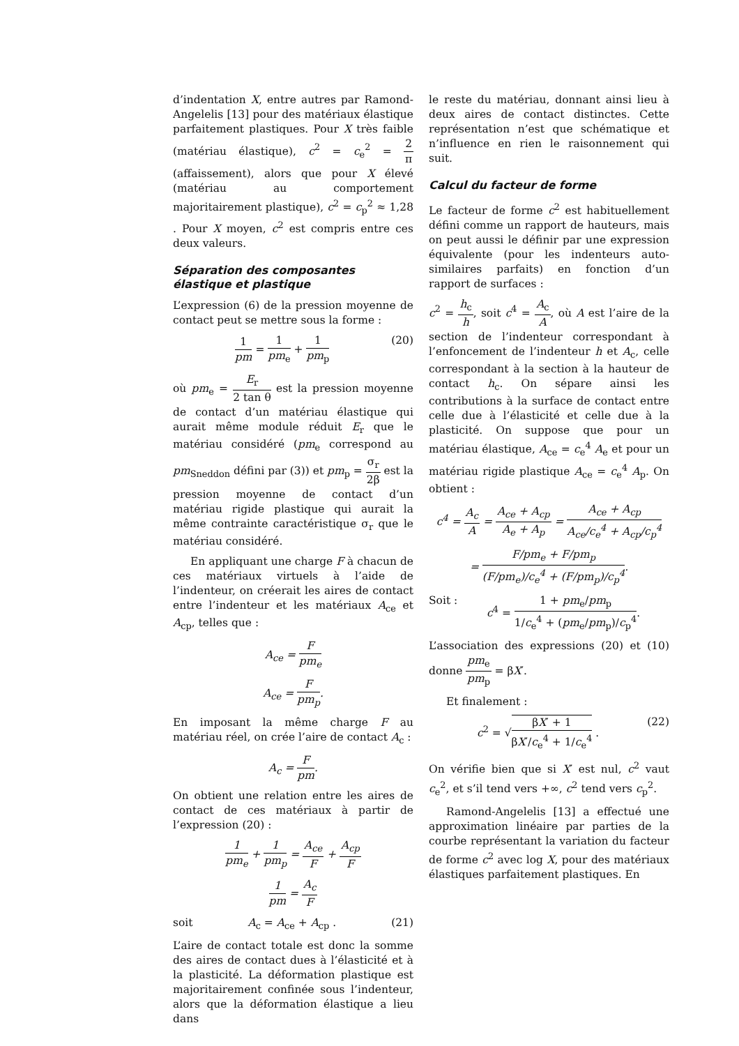d’indentation X, entre autres par Ramond-Angelelis [13] pour des matériaux élastique parfaitement plastiques. Pour X très faible (matériau élastique), c<sup>2</sup> = c<sub>e</sub><sup>2</sup> = 2 π (affaissement), alors que pour X élevé (matériau au comportement majoritairement plastique), c<sup>2</sup> = c<sub>p</sub><sup>2</sup> ≈ 1,28 . Pour X moyen, c<sup>2</sup> est compris entre ces deux valeurs.
Séparation des composantes élastique et plastique
L’expression (6) de la pression moyenne de contact peut se mettre sous la forme :
1 pm = 1 pm<sub>e</sub> + 1 pm<sub>p</sub> (20)
où pm<sub>e</sub> = E<sub>r</sub> 2 tan θ est la pression moyenne de contact d’un matériau élastique qui aurait même module réduit E<sub>r</sub> que le matériau considéré (pm<sub>e</sub> correspond au pm<sub>Sneddon</sub> défini par (3)) et pm<sub>p</sub> = σ<sub>r</sub> 2β est la pression moyenne de contact d’un matériau rigide plastique qui aurait la même contrainte caractéristique σ<sub>r</sub> que le matériau considéré.
En appliquant une charge F à chacun de ces matériaux virtuels à l’aide de l’indenteur, on créerait les aires de contact entre l’indenteur et les matériaux A<sub>ce</sub> et A<sub>cp</sub>, telles que :
A<sub>ce</sub> = F pm<sub>e</sub>
A<sub>ce</sub> = F pm<sub>p</sub>.
En imposant la même charge F au matériau réel, on crée l’aire de contact A<sub>c</sub> :
A<sub>c</sub> = F pm.
On obtient une relation entre les aires de contact de ces matériaux à partir de l’expression (20) :
1 pm<sub>e</sub> + 1 pm<sub>p</sub> = A<sub>ce</sub> F + A<sub>cp</sub> F
1 pm = A<sub>c</sub> F
soit A<sub>c</sub> = A<sub>ce</sub> + A<sub>cp</sub> . (21)
L’aire de contact totale est donc la somme des aires de contact dues à l’élasticité et à la plasticité. La déformation plastique est majoritairement confinée sous l’indenteur, alors que la déformation élastique a lieu dans
le reste du matériau, donnant ainsi lieu à deux aires de contact distinctes. Cette représentation n’est que schématique et n’influence en rien le raisonnement qui suit.
Calcul du facteur de forme
Le facteur de forme c<sup>2</sup> est habituellement défini comme un rapport de hauteurs, mais on peut aussi le définir par une expression équivalente (pour les indenteurs auto-similaires parfaits) en fonction d’un rapport de surfaces :
c<sup>2</sup> = h<sub>c</sub> h, soit c<sup>4</sup> = A<sub>c</sub> A, où A est l’aire de la section de l’indenteur correspondant à l’enfoncement de l’indenteur h et A<sub>c</sub>, celle correspondant à la section à la hauteur de contact h<sub>c</sub>. On sépare ainsi les contributions à la surface de contact entre celle due à l’élasticité et celle due à la plasticité. On suppose que pour un matériau élastique, A<sub>ce</sub> = c<sub>e</sub><sup>4</sup> A<sub>e</sub> et pour un matériau rigide plastique A<sub>ce</sub> = c<sub>e</sub><sup>4</sup> A<sub>p</sub>. On obtient :
c<sup>4</sup> = A<sub>c</sub> A = A<sub>ce</sub> + A<sub>cp</sub> A<sub>e</sub> + A<sub>p</sub> = A<sub>ce</sub> + A<sub>cp</sub> A<sub>ce</sub>/c<sub>e</sub><sup>4</sup> + A<sub>cp</sub>/c<sub>p</sub><sup>4</sup>
= F/pm<sub>e</sub> + F/pm<sub>p</sub> (F/pm<sub>e</sub>)/c<sub>e</sub><sup>4</sup> + (F/pm<sub>p</sub>)/c<sub>p</sub><sup>4</sup>.
Soit : c<sup>4</sup> = 1 + pm<sub>e</sub>/pm<sub>p</sub> 1/c<sub>e</sub><sup>4</sup> + (pm<sub>e</sub>/pm<sub>p</sub>)/c<sub>p</sub><sup>4</sup>.
L’association des expressions (20) et (10) donne pm<sub>e</sub> pm<sub>p</sub> = βX′.
Et finalement :
c<sup>2</sup> = √βX′ + 1 βX′/c<sub>e</sub><sup>4</sup> + 1/c<sub>e</sub><sup>4</sup> . (22)
On vérifie bien que si X′ est nul, c<sup>2</sup> vaut c<sub>e</sub><sup>2</sup>, et s’il tend vers +∞, c<sup>2</sup> tend vers c<sub>p</sub><sup>2</sup>.
Ramond-Angelelis [13] a effectué une approximation linéaire par parties de la courbe représentant la variation du facteur de forme c<sup>2</sup> avec log X, pour des matériaux élastiques parfaitement plastiques. En